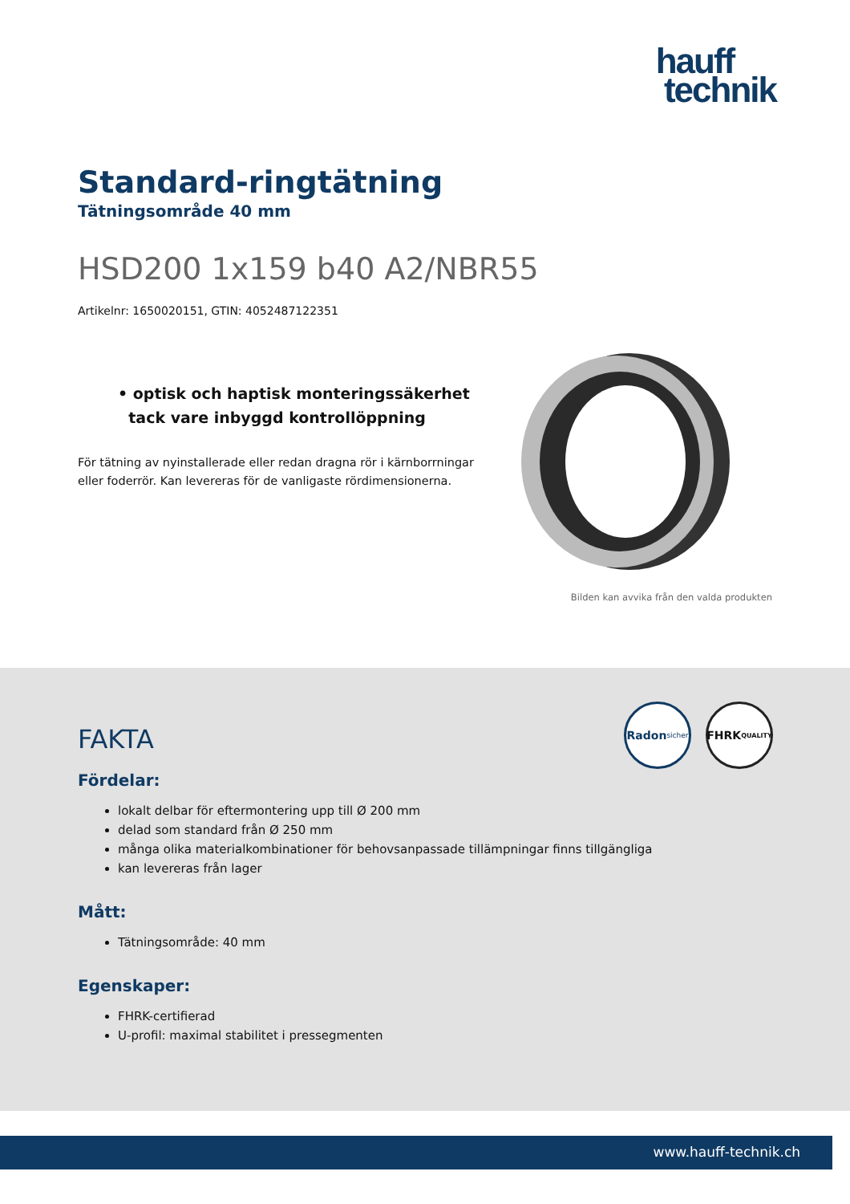hauff
technik
Standard-ringtätning
Tätningsområde 40 mm
HSD200 1x159 b40 A2/NBR55
Artikelnr: 1650020151, GTIN: 4052487122351
• optisk och haptisk monteringssäkerhet
tack vare inbyggd kontrollöppning
För tätning av nyinstallerade eller redan dragna rör i kärnborrningar eller foderrör. Kan levereras för de vanligaste rördimensionerna.
Bilden kan avvika från den valda produkten
Radon
sicher
FHRK
QUALITY
FAKTA
Fördelar:
lokalt delbar för eftermontering upp till Ø 200 mm
delad som standard från Ø 250 mm
många olika materialkombinationer för behovsanpassade tillämpningar finns tillgängliga
kan levereras från lager
Mått:
Tätningsområde: 40 mm
Egenskaper:
FHRK-certifierad
U-profil: maximal stabilitet i pressegmenten
www.hauff-technik.ch